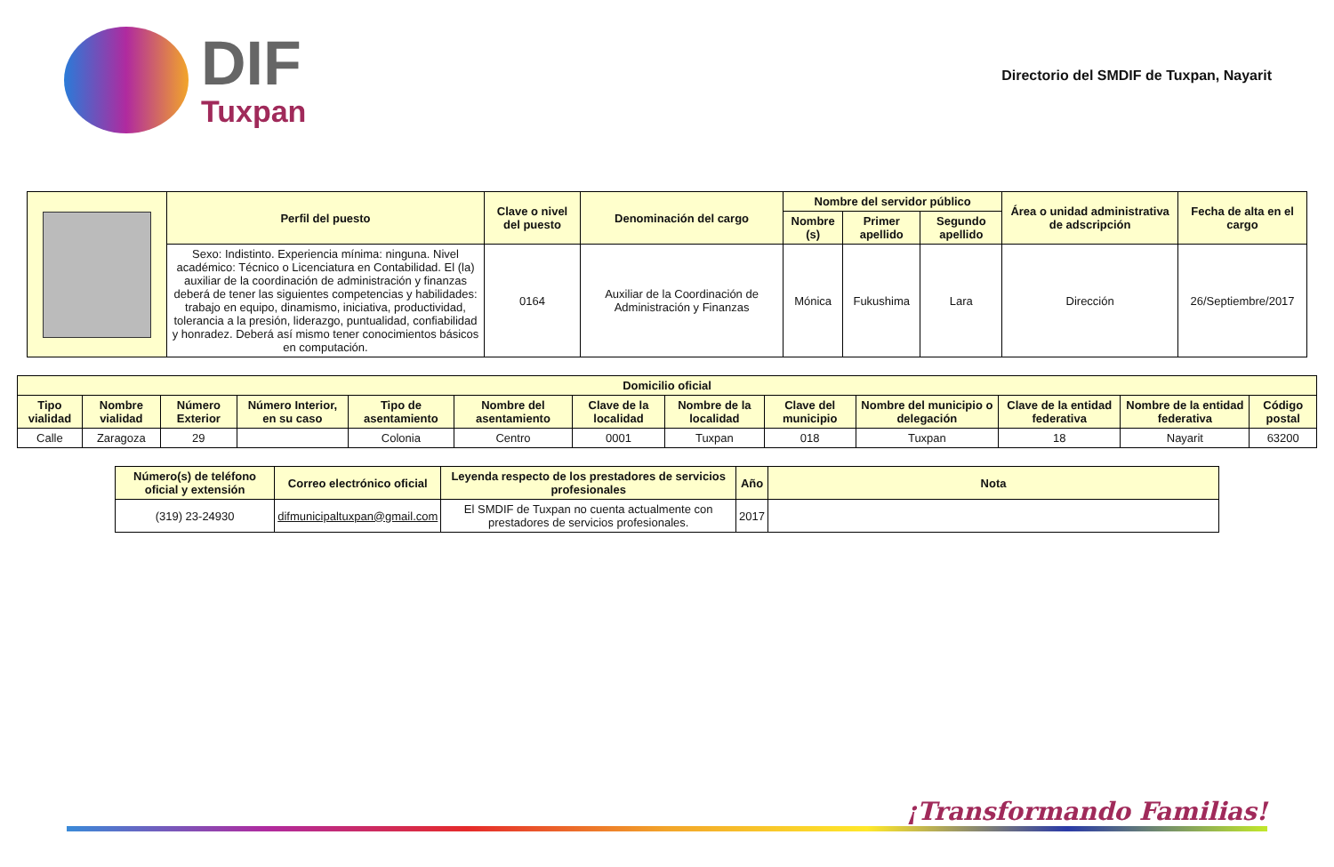DIF
Tuxpan
Directorio del SMDIF de Tuxpan, Nayarit
| | Perfil del puesto | Clave o nivel del puesto | Denominación del cargo | Nombre del servidor público | | | Área o unidad administrativa de adscripción | Fecha de alta en el cargo |
| --- | --- | --- | --- | --- | --- | --- | --- | --- |
| | | | | Nombre (s) | Primer apellido | Segundo apellido | | |
| | Sexo: Indistinto. Experiencia mínima: ninguna. Nivel académico: Técnico o Licenciatura en Contabilidad. El (la) auxiliar de la coordinación de administración y finanzas deberá de tener las siguientes competencias y habilidades: trabajo en equipo, dinamismo, iniciativa, productividad, tolerancia a la presión, liderazgo, puntualidad, confiabilidad y honradez. Deberá así mismo tener conocimientos básicos en computación. | 0164 | Auxiliar de la Coordinación de Administración y Finanzas | Mónica | Fukushima | Lara | Dirección | 26/Septiembre/2017 |
| Domicilio oficial | | | | | | | | | | | | |
| --- | --- | --- | --- | --- | --- | --- | --- | --- | --- | --- | --- | --- |
| Tipo vialidad | Nombre vialidad | Número Exterior | Número Interior, en su caso | Tipo de asentamiento | Nombre del asentamiento | Clave de la localidad | Nombre de la localidad | Clave del municipio | Nombre del municipio o delegación | Clave de la entidad federativa | Nombre de la entidad federativa | Código postal |
| Calle | Zaragoza | 29 | | Colonia | Centro | 0001 | Tuxpan | 018 | Tuxpan | 18 | Nayarit | 63200 |
| Número(s) de teléfono oficial y extensión | Correo electrónico oficial | Leyenda respecto de los prestadores de servicios profesionales | Año | Nota |
| --- | --- | --- | --- | --- |
| (319) 23-24930 | difmunicipaltuxpan@gmail.com | El SMDIF de Tuxpan no cuenta actualmente con prestadores de servicios profesionales. | 2017 | |
¡Transformando Familias!